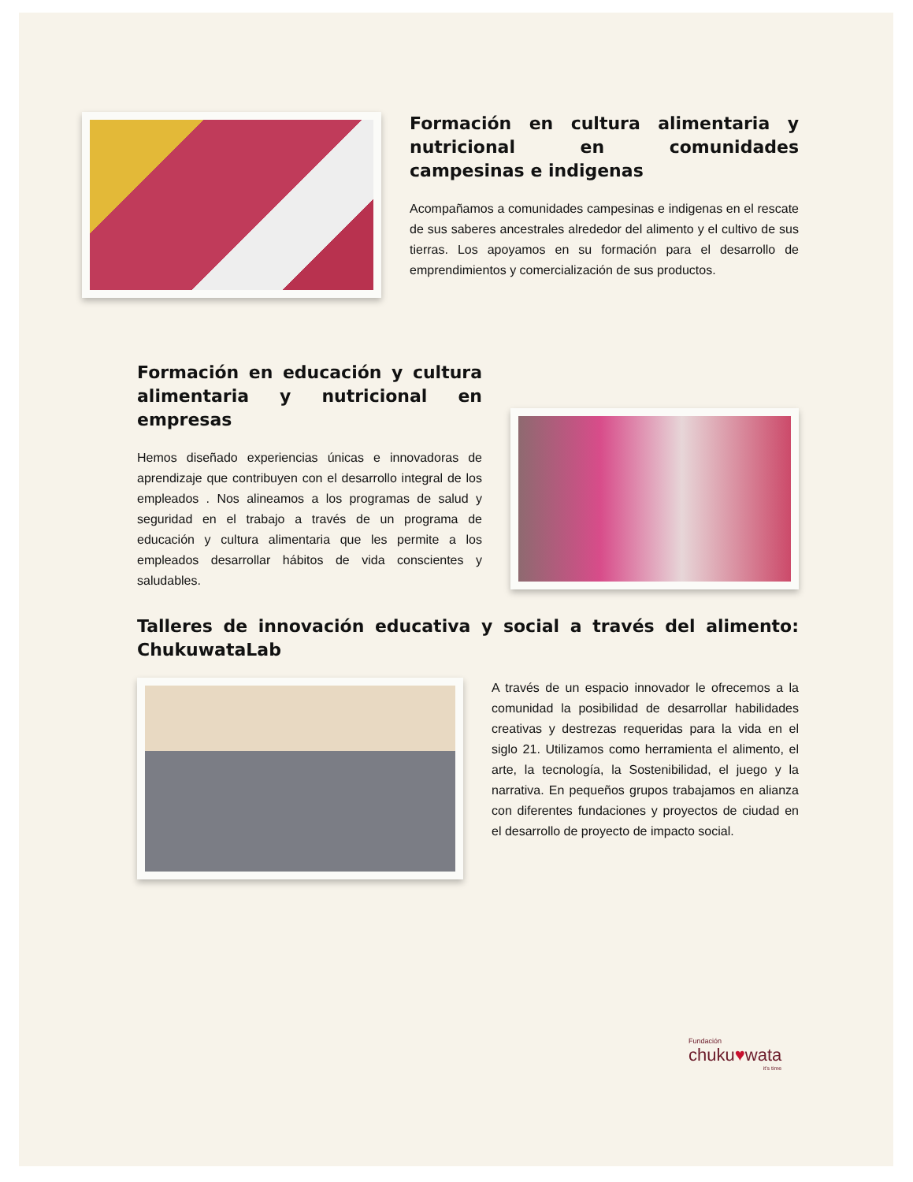Formación en cultura alimentaria y nutricional en comunidades campesinas e indigenas
Acompañamos a comunidades campesinas e indigenas en el rescate de sus saberes ancestrales alrededor del alimento y el cultivo de sus tierras. Los apoyamos en su formación para el desarrollo de emprendimientos y comercialización de sus productos.
Formación en educación y cultura alimentaria y nutricional en empresas
Hemos diseñado experiencias únicas e innovadoras de aprendizaje que contribuyen con el desarrollo integral de los empleados . Nos alineamos a los programas de salud y seguridad en el trabajo a través de un programa de educación y cultura alimentaria que les permite a los empleados desarrollar hábitos de vida conscientes y saludables.
Talleres de innovación educativa y social a través del alimento: ChukuwataLab
A través de un espacio innovador le ofrecemos a la comunidad la posibilidad de desarrollar habilidades creativas y destrezas requeridas para la vida en el siglo 21. Utilizamos como herramienta el alimento, el arte, la tecnología, la Sostenibilidad, el juego y la narrativa. En pequeños grupos trabajamos en alianza con diferentes fundaciones y proyectos de ciudad en el desarrollo de proyecto de impacto social.
Fundación
chuku♥wata
it's time